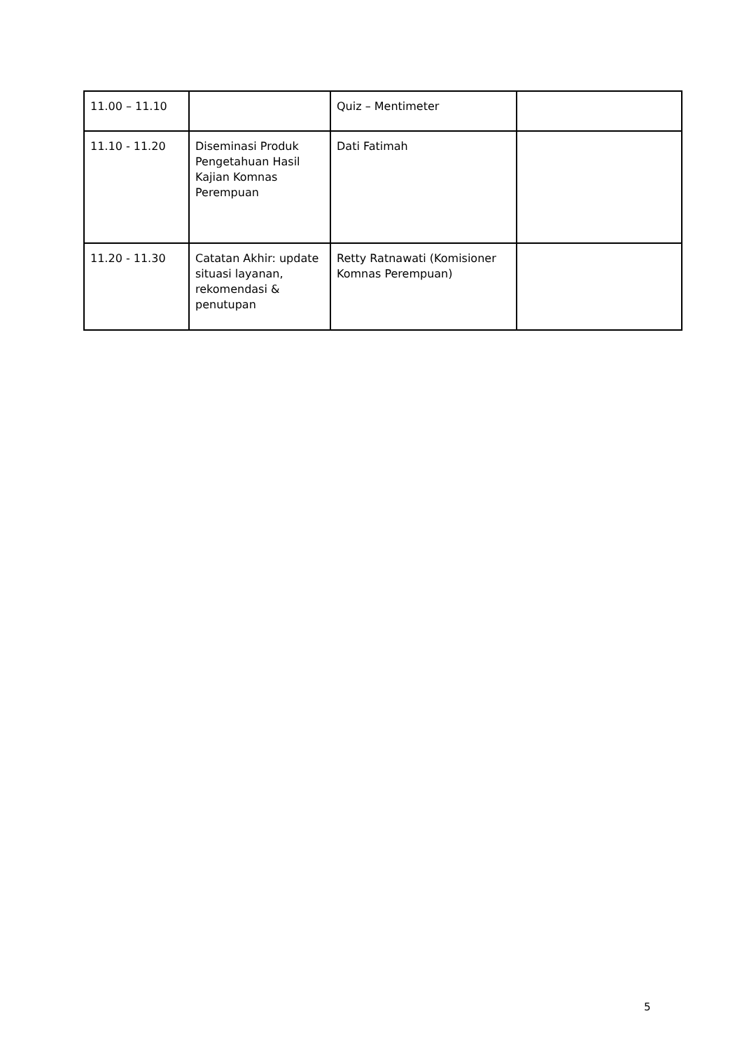| 11.00 – 11.10 | | Quiz – Mentimeter | |
| 11.10 - 11.20 | Diseminasi Produk Pengetahuan Hasil Kajian Komnas Perempuan | Dati Fatimah | |
| 11.20 - 11.30 | Catatan Akhir: update situasi layanan, rekomendasi & penutupan | Retty Ratnawati (Komisioner Komnas Perempuan) | |
5